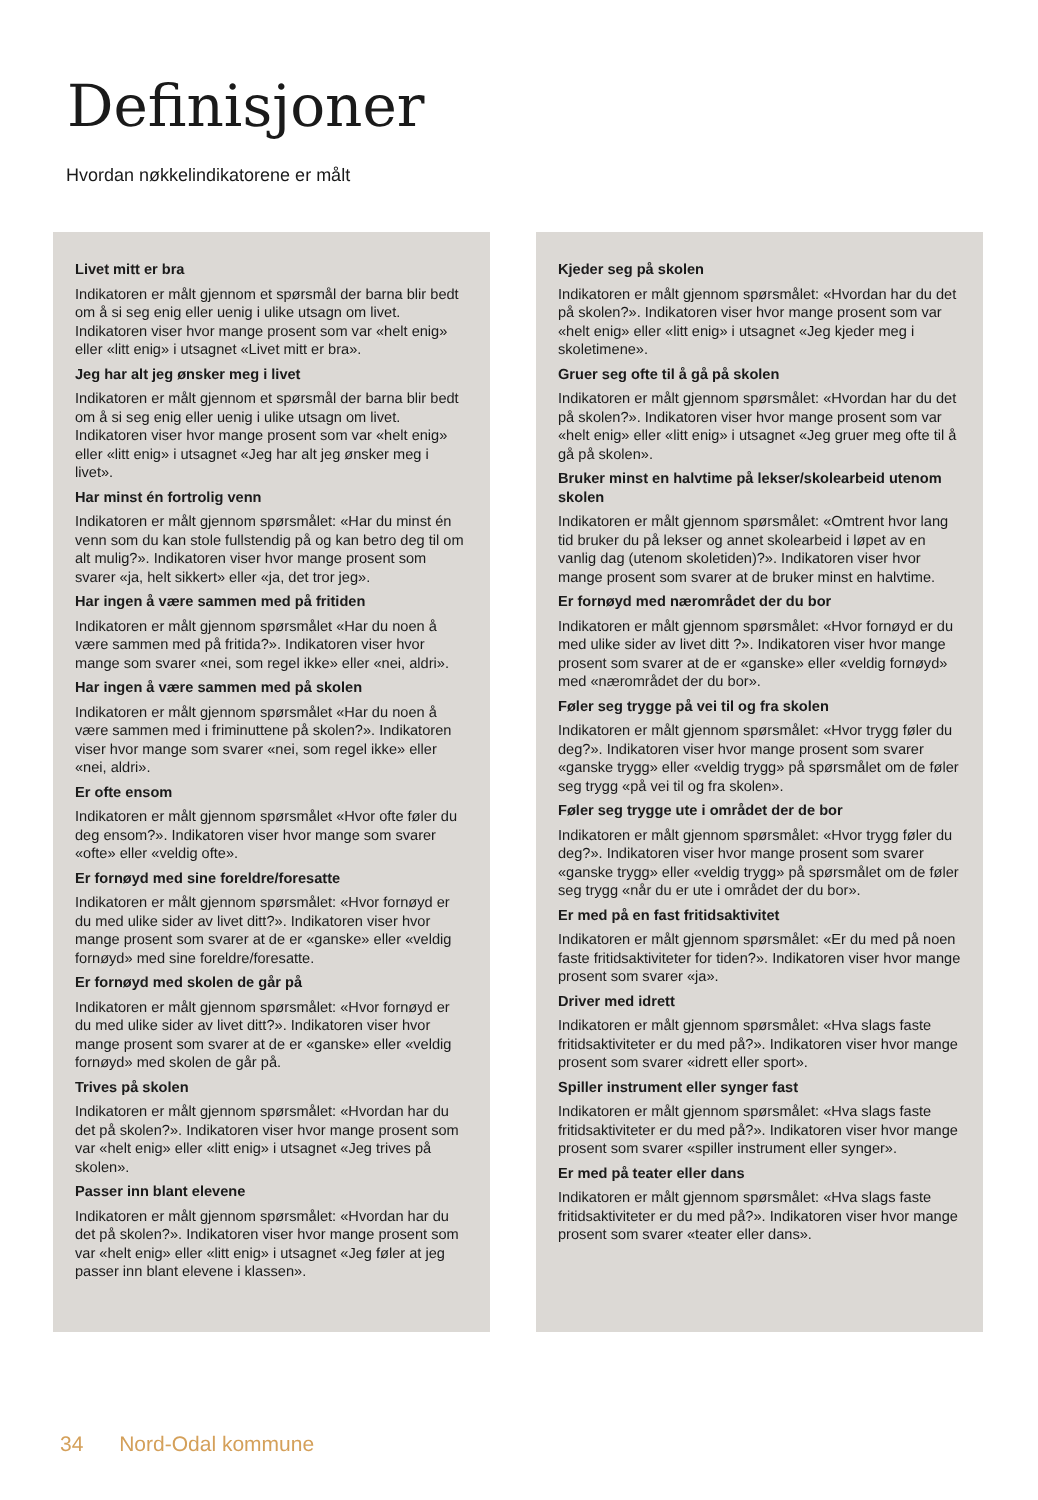Definisjoner
Hvordan nøkkelindikatorene er målt
Livet mitt er bra
Indikatoren er målt gjennom et spørsmål der barna blir bedt om å si seg enig eller uenig i ulike utsagn om livet. Indikatoren viser hvor mange prosent som var «helt enig» eller «litt enig» i utsagnet «Livet mitt er bra».
Jeg har alt jeg ønsker meg i livet
Indikatoren er målt gjennom et spørsmål der barna blir bedt om å si seg enig eller uenig i ulike utsagn om livet. Indikatoren viser hvor mange prosent som var «helt enig» eller «litt enig» i utsagnet «Jeg har alt jeg ønsker meg i livet».
Har minst én fortrolig venn
Indikatoren er målt gjennom spørsmålet: «Har du minst én venn som du kan stole fullstendig på og kan betro deg til om alt mulig?». Indikatoren viser hvor mange prosent som svarer «ja, helt sikkert» eller «ja, det tror jeg».
Har ingen å være sammen med på fritiden
Indikatoren er målt gjennom spørsmålet «Har du noen å være sammen med på fritida?». Indikatoren viser hvor mange som svarer «nei, som regel ikke» eller «nei, aldri».
Har ingen å være sammen med på skolen
Indikatoren er målt gjennom spørsmålet «Har du noen å være sammen med i friminuttene på skolen?». Indikatoren viser hvor mange som svarer «nei, som regel ikke» eller «nei, aldri».
Er ofte ensom
Indikatoren er målt gjennom spørsmålet «Hvor ofte føler du deg ensom?». Indikatoren viser hvor mange som svarer «ofte» eller «veldig ofte».
Er fornøyd med sine foreldre/foresatte
Indikatoren er målt gjennom spørsmålet: «Hvor fornøyd er du med ulike sider av livet ditt?». Indikatoren viser hvor mange prosent som svarer at de er «ganske» eller «veldig fornøyd» med sine foreldre/foresatte.
Er fornøyd med skolen de går på
Indikatoren er målt gjennom spørsmålet: «Hvor fornøyd er du med ulike sider av livet ditt?». Indikatoren viser hvor mange prosent som svarer at de er «ganske» eller «veldig fornøyd» med skolen de går på.
Trives på skolen
Indikatoren er målt gjennom spørsmålet: «Hvordan har du det på skolen?». Indikatoren viser hvor mange prosent som var «helt enig» eller «litt enig» i utsagnet «Jeg trives på skolen».
Passer inn blant elevene
Indikatoren er målt gjennom spørsmålet: «Hvordan har du det på skolen?». Indikatoren viser hvor mange prosent som var «helt enig» eller «litt enig» i utsagnet «Jeg føler at jeg passer inn blant elevene i klassen».
Kjeder seg på skolen
Indikatoren er målt gjennom spørsmålet: «Hvordan har du det på skolen?». Indikatoren viser hvor mange prosent som var «helt enig» eller «litt enig» i utsagnet «Jeg kjeder meg i skoletimene».
Gruer seg ofte til å gå på skolen
Indikatoren er målt gjennom spørsmålet: «Hvordan har du det på skolen?». Indikatoren viser hvor mange prosent som var «helt enig» eller «litt enig» i utsagnet «Jeg gruer meg ofte til å gå på skolen».
Bruker minst en halvtime på lekser/skolearbeid utenom skolen
Indikatoren er målt gjennom spørsmålet: «Omtrent hvor lang tid bruker du på lekser og annet skolearbeid i løpet av en vanlig dag (utenom skoletiden)?». Indikatoren viser hvor mange prosent som svarer at de bruker minst en halvtime.
Er fornøyd med nærområdet der du bor
Indikatoren er målt gjennom spørsmålet: «Hvor fornøyd er du med ulike sider av livet ditt ?». Indikatoren viser hvor mange prosent som svarer at de er «ganske» eller «veldig fornøyd» med «nærområdet der du bor».
Føler seg trygge på vei til og fra skolen
Indikatoren er målt gjennom spørsmålet: «Hvor trygg føler du deg?». Indikatoren viser hvor mange prosent som svarer «ganske trygg» eller «veldig trygg» på spørsmålet om de føler seg trygg «på vei til og fra skolen».
Føler seg trygge ute i området der de bor
Indikatoren er målt gjennom spørsmålet: «Hvor trygg føler du deg?». Indikatoren viser hvor mange prosent som svarer «ganske trygg» eller «veldig trygg» på spørsmålet om de føler seg trygg «når du er ute i området der du bor».
Er med på en fast fritidsaktivitet
Indikatoren er målt gjennom spørsmålet: «Er du med på noen faste fritidsaktiviteter for tiden?». Indikatoren viser hvor mange prosent som svarer «ja».
Driver med idrett
Indikatoren er målt gjennom spørsmålet: «Hva slags faste fritidsaktiviteter er du med på?». Indikatoren viser hvor mange prosent som svarer «idrett eller sport».
Spiller instrument eller synger fast
Indikatoren er målt gjennom spørsmålet: «Hva slags faste fritidsaktiviteter er du med på?». Indikatoren viser hvor mange prosent som svarer «spiller instrument eller synger».
Er med på teater eller dans
Indikatoren er målt gjennom spørsmålet: «Hva slags faste fritidsaktiviteter er du med på?». Indikatoren viser hvor mange prosent som svarer «teater eller dans».
34 Nord-Odal kommune